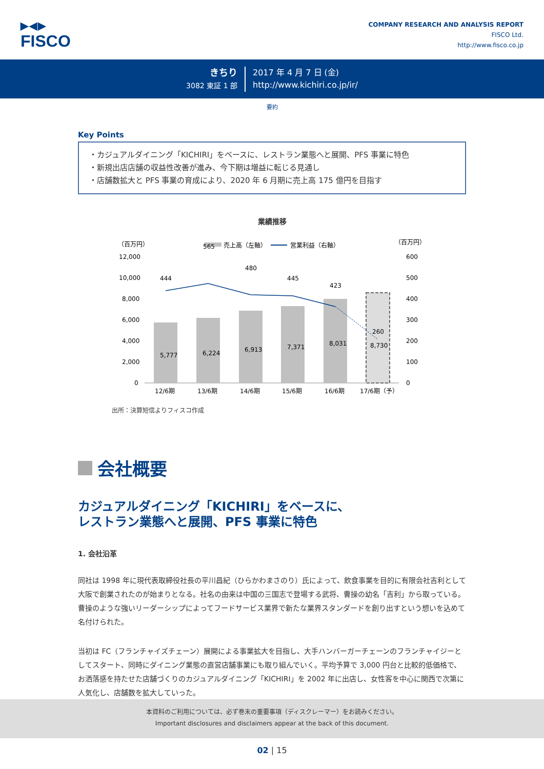▶◀▶
FISCO
COMPANY RESEARCH AND ANALYSIS REPORT
FISCO Ltd.
http://www.fisco.co.jp
きちり
3082 東証 1 部
2017 年 4 月 7 日 (金)
http://www.kichiri.co.jp/ir/
要約
Key Points
・カジュアルダイニング「KICHIRI」をベースに、レストラン業態へと展開、PFS 事業に特色
・新規出店店舗の収益性改善が進み、今下期は増益に転じる見通し
・店舗数拡大と PFS 事業の育成により、2020 年 6 月期に売上高 175 億円を目指す
業績推移
（百万円）
（百万円）
売上高（左軸）
営業利益（右軸）
12,000
10,000
8,000
6,000
4,000
2,000
0
600
500
400
300
200
100
0
5,777
6,224
6,913
7,371
8,031
8,730
444
565
480
445
423
260
12/6期
13/6期
14/6期
15/6期
16/6期
17/6期（予）
出所：決算短信よりフィスコ作成
会社概要
カジュアルダイニング「KICHIRI」をベースに、
レストラン業態へと展開、PFS 事業に特色
1. 会社沿革
同社は 1998 年に現代表取締役社長の平川昌紀（ひらかわまさのり）氏によって、飲食事業を目的に有限会社吉利として大阪で創業されたのが始まりとなる。社名の由来は中国の三国志で登場する武将、曹操の幼名「吉利」から取っている。曹操のような強いリーダーシップによってフードサービス業界で新たな業界スタンダードを創り出すという想いを込めて名付けられた。
当初は FC（フランチャイズチェーン）展開による事業拡大を目指し、大手ハンバーガーチェーンのフランチャイジーとしてスタート、同時にダイニング業態の直営店舗事業にも取り組んでいく。平均予算で 3,000 円台と比較的低価格で、お洒落感を持たせた店舗づくりのカジュアルダイニング「KICHIRI」を 2002 年に出店し、女性客を中心に関西で次第に人気化し、店舗数を拡大していった。
本資料のご利用については、必ず巻末の重要事項（ディスクレーマー）をお読みください。
Important disclosures and disclaimers appear at the back of this document.
02 | 15